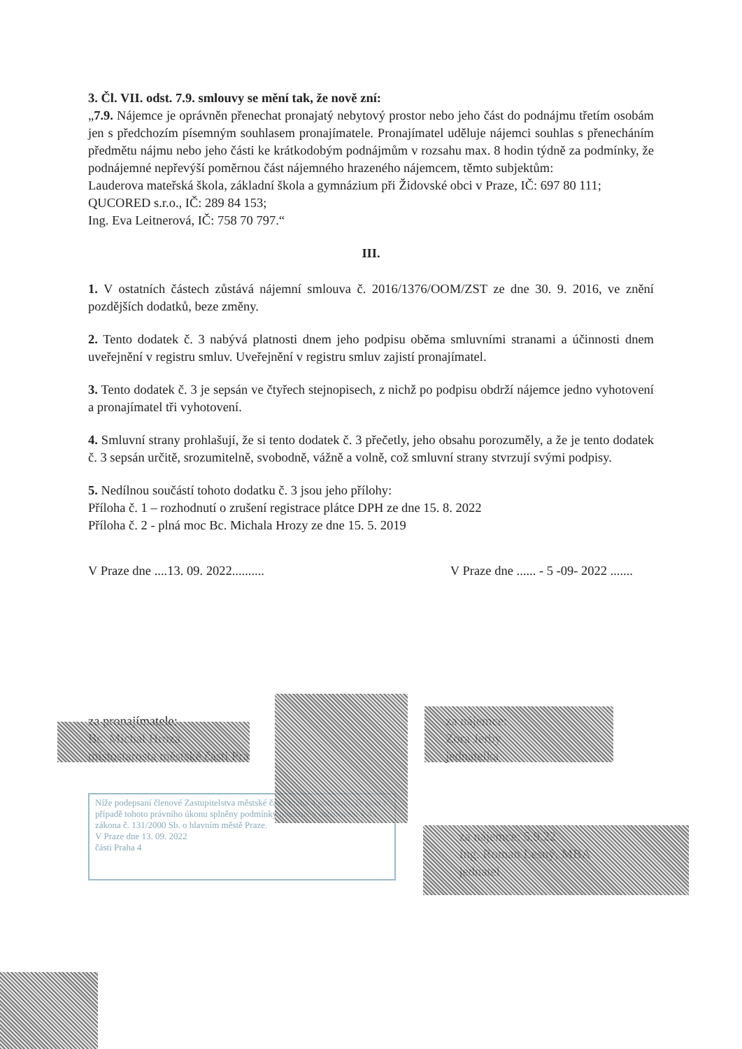3. Čl. VII. odst. 7.9. smlouvy se mění tak, že nově zní:
„7.9. Nájemce je oprávněn přenechat pronajatý nebytový prostor nebo jeho část do podnájmu třetím osobám jen s předchozím písemným souhlasem pronajímatele. Pronajímatel uděluje nájemci souhlas s přenecháním předmětu nájmu nebo jeho části ke krátkodobým podnájmům v rozsahu max. 8 hodin týdně za podmínky, že podnájemné nepřevýší poměrnou část nájemného hrazeného nájemcem, těmto subjektům:
Lauderova mateřská škola, základní škola a gymnázium při Židovské obci v Praze, IČ: 697 80 111;
QUCORED s.r.o., IČ: 289 84 153;
Ing. Eva Leitnerová, IČ: 758 70 797.“
III.
1. V ostatních částech zůstává nájemní smlouva č. 2016/1376/OOM/ZST ze dne 30. 9. 2016, ve znění pozdějších dodatků, beze změny.
2. Tento dodatek č. 3 nabývá platnosti dnem jeho podpisu oběma smluvními stranami a účinnosti dnem uveřejnění v registru smluv. Uveřejnění v registru smluv zajistí pronajímatel.
3. Tento dodatek č. 3 je sepsán ve čtyřech stejnopisech, z nichž po podpisu obdrží nájemce jedno vyhotovení a pronajímatel tři vyhotovení.
4. Smluvní strany prohlašují, že si tento dodatek č. 3 přečetly, jeho obsahu porozuměly, a že je tento dodatek č. 3 sepsán určitě, srozumitelně, svobodně, vážně a volně, což smluvní strany stvrzují svými podpisy.
5. Nedílnou součástí tohoto dodatku č. 3 jsou jeho přílohy:
Příloha č. 1 – rozhodnutí o zrušení registrace plátce DPH ze dne 15. 8. 2022
Příloha č. 2 - plná moc Bc. Michala Hrozy ze dne 15. 5. 2019
V Praze dne ....13. 09. 2022..........
V Praze dne ...... - 5 -09- 2022 .......
za pronajímatele:
Bc. Michal Hroza
místostarosta městské části Pra
za nájemce:
Zora Jerby
jednatelka
Níže podepsaní členové Zastupitelstva městské části Praha 4 potvrzují, že jsou v případě tohoto právního úkonu splněny podmínky uvedené v ustanovení § 43 zákona č. 131/2000 Sb. o hlavním městě Praze.
V Praze dne 13. 09. 2022
části Praha 4
za nájemce: 5.9.22
Ing. Roman Lesný, MBA
jednatel